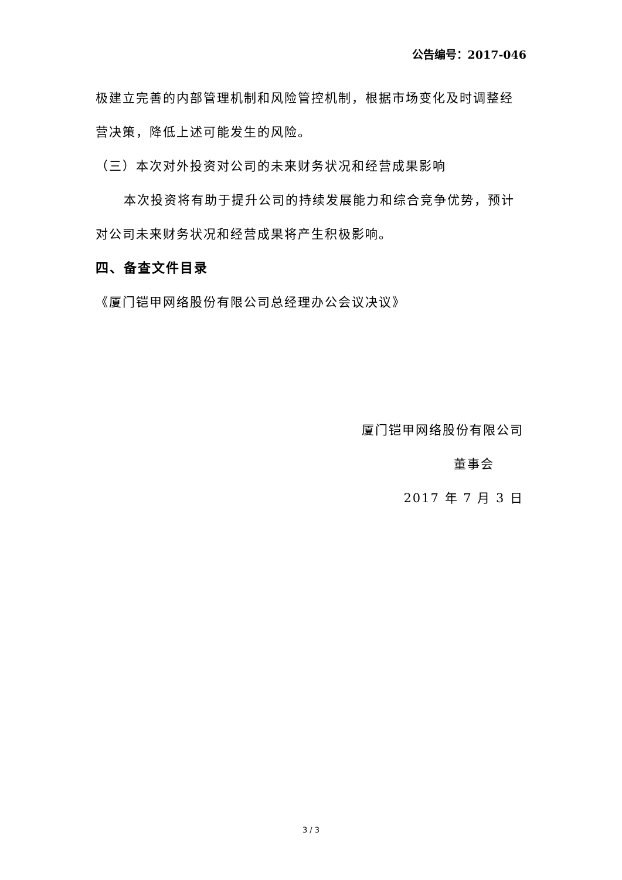公告编号：2017-046
极建立完善的内部管理机制和风险管控机制，根据市场变化及时调整经营决策，降低上述可能发生的风险。
（三）本次对外投资对公司的未来财务状况和经营成果影响
本次投资将有助于提升公司的持续发展能力和综合竞争优势，预计对公司未来财务状况和经营成果将产生积极影响。
四、备查文件目录
《厦门铠甲网络股份有限公司总经理办公会议决议》
厦门铠甲网络股份有限公司
董事会
2017 年 7 月 3 日
3 / 3